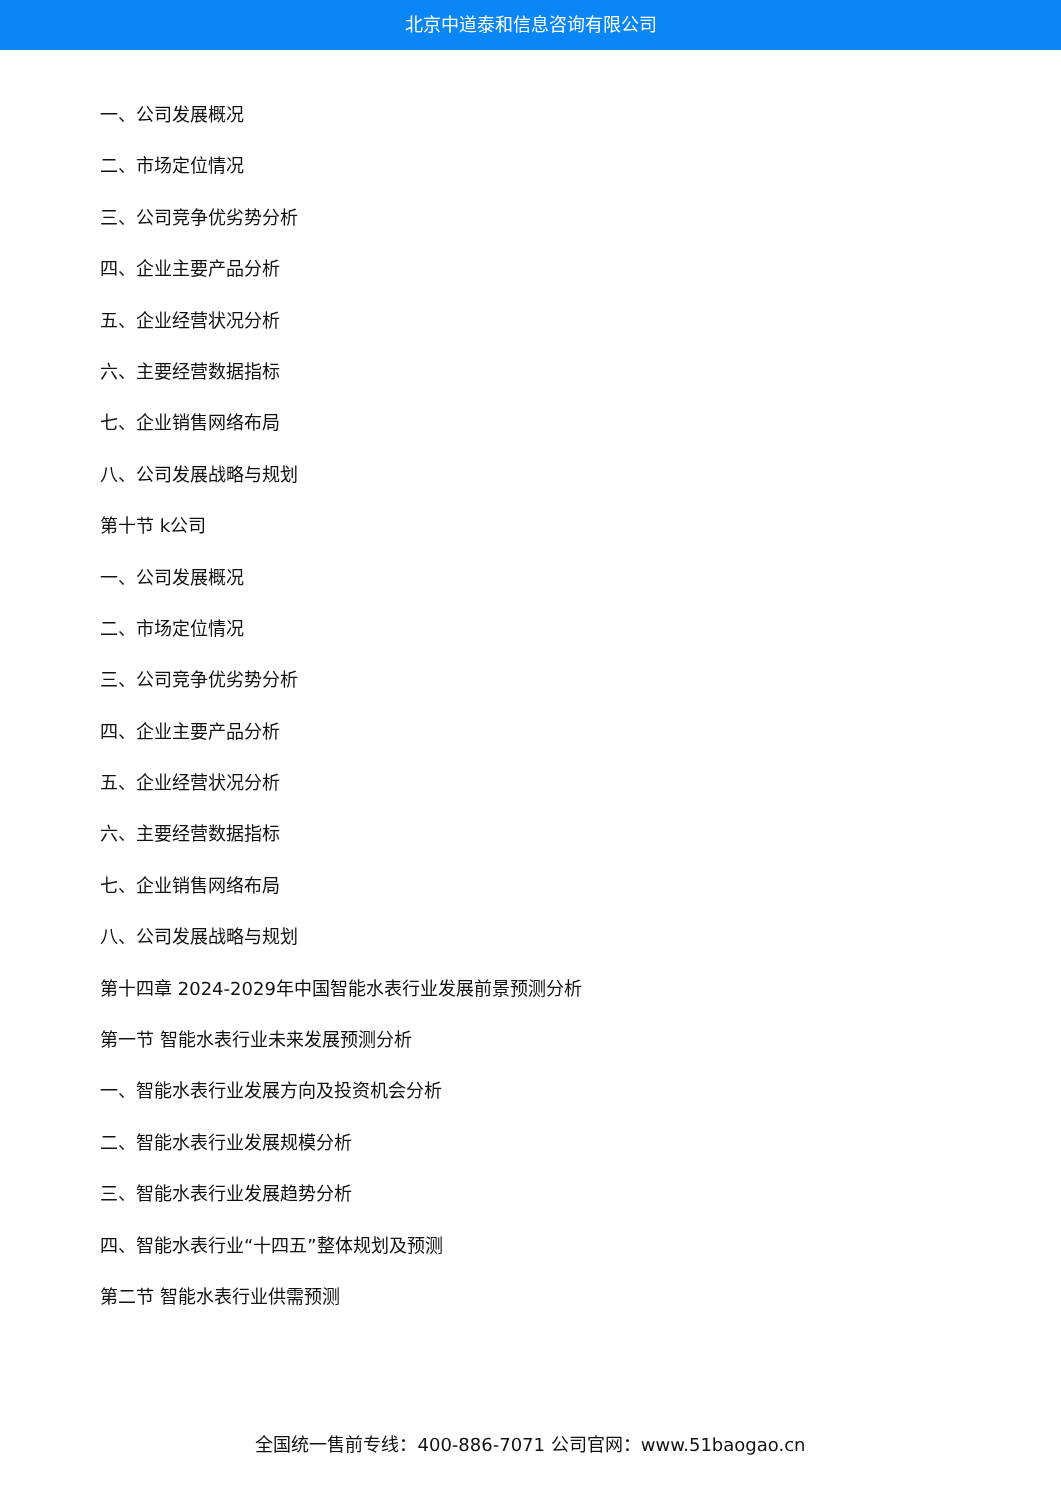北京中道泰和信息咨询有限公司
一、公司发展概况
二、市场定位情况
三、公司竞争优劣势分析
四、企业主要产品分析
五、企业经营状况分析
六、主要经营数据指标
七、企业销售网络布局
八、公司发展战略与规划
第十节 k公司
一、公司发展概况
二、市场定位情况
三、公司竞争优劣势分析
四、企业主要产品分析
五、企业经营状况分析
六、主要经营数据指标
七、企业销售网络布局
八、公司发展战略与规划
第十四章 2024-2029年中国智能水表行业发展前景预测分析
第一节 智能水表行业未来发展预测分析
一、智能水表行业发展方向及投资机会分析
二、智能水表行业发展规模分析
三、智能水表行业发展趋势分析
四、智能水表行业“十四五”整体规划及预测
第二节 智能水表行业供需预测
全国统一售前专线：400-886-7071 公司官网：www.51baogao.cn